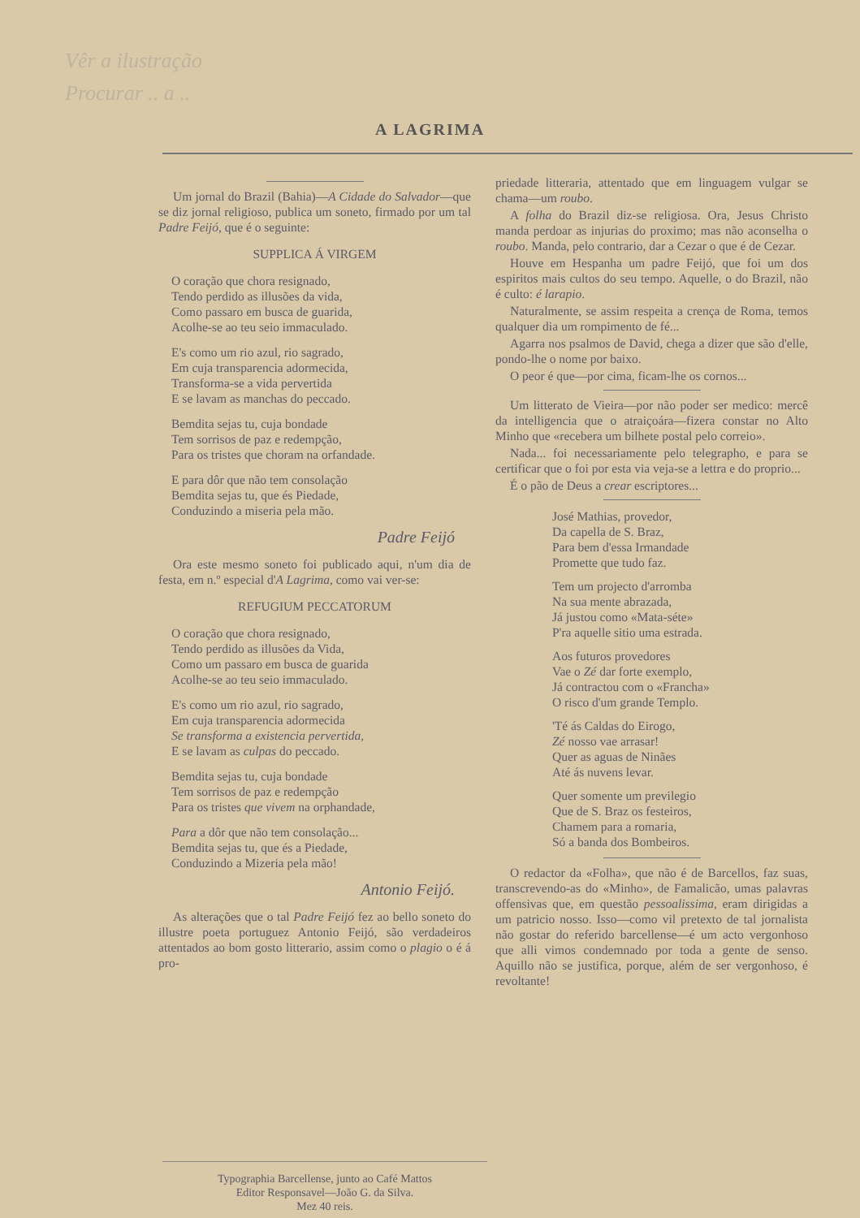Vêr a ilustração
Procurar .. a ..
A LAGRIMA
Um jornal do Brazil (Bahia)—A Cidade do Salvador—que se diz jornal religioso, publica um soneto, firmado por um tal Padre Feijó, que é o seguinte:
SUPPLICA Á VIRGEM
O coração que chora resignado,
Tendo perdido as illusões da vida,
Como passaro em busca de guarida,
Acolhe-se ao teu seio immaculado.
E's como um rio azul, rio sagrado,
Em cuja transparencia adormecida,
Transforma-se a vida pervertida
E se lavam as manchas do peccado.
Bemdita sejas tu, cuja bondade
Tem sorrisos de paz e redempção,
Para os tristes que choram na orfandade.
E para dôr que não tem consolação
Bemdita sejas tu, que és Piedade,
Conduzindo a miseria pela mão.
Padre Feijó
Ora este mesmo soneto foi publicado aqui, n'um dia de festa, em n.º especial d'A Lagrima, como vai ver-se:
REFUGIUM PECCATORUM
O coração que chora resignado,
Tendo perdido as illusões da Vida,
Como um passaro em busca de guarida
Acolhe-se ao teu seio immaculado.
E's como um rio azul, rio sagrado,
Em cuja transparencia adormecida
Se transforma a existencia pervertida,
E se lavam as culpas do peccado.
Bemdita sejas tu, cuja bondade
Tem sorrisos de paz e redempção
Para os tristes que vivem na orphandade,
Para a dôr que não tem consolação...
Bemdita sejas tu, que és a Piedade,
Conduzindo a Mizeria pela mão!
Antonio Feijó.
As alterações que o tal Padre Feijó fez ao bello soneto do illustre poeta portuguez Antonio Feijó, são verdadeiros attentados ao bom gosto litterario, assim como o plagio o é á pro-
priedade litteraria, attentado que em linguagem vulgar se chama—um roubo.
A folha do Brazil diz-se religiosa. Ora, Jesus Christo manda perdoar as injurias do proximo; mas não aconselha o roubo. Manda, pelo contrario, dar a Cezar o que é de Cezar.
Houve em Hespanha um padre Feijó, que foi um dos espiritos mais cultos do seu tempo. Aquelle, o do Brazil, não é culto: é larapio.
Naturalmente, se assim respeita a crença de Roma, temos qualquer dia um rompimento de fé...
Agarra nos psalmos de David, chega a dizer que são d'elle, pondo-lhe o nome por baixo.
O peor é que—por cima, ficam-lhe os cornos...
Um litterato de Vieira—por não poder ser medico: mercê da intelligencia que o atraiçoára—fizera constar no Alto Minho que «recebera um bilhete postal pelo correio».
Nada... foi necessariamente pelo telegrapho, e para se certificar que o foi por esta via veja-se a lettra e do proprio...
É o pão de Deus a crear escriptores...
José Mathias, provedor,
Da capella de S. Braz,
Para bem d'essa Irmandade
Promette que tudo faz.
Tem um projecto d'arromba
Na sua mente abrazada,
Já justou como «Mata-séte»
P'ra aquelle sitio uma estrada.
Aos futuros provedores
Vae o Zé dar forte exemplo,
Já contractou com o «Francha»
O risco d'um grande Templo.
'Té ás Caldas do Eirogo,
Zé nosso vae arrasar!
Quer as aguas de Ninães
Até ás nuvens levar.
Quer somente um previlegio
Que de S. Braz os festeiros,
Chamem para a romaria,
Só a banda dos Bombeiros.
O redactor da «Folha», que não é de Barcellos, faz suas, transcrevendo-as do «Minho», de Famalicão, umas palavras offensivas que, em questão pessoalissima, eram dirigidas a um patricio nosso. Isso—como vil pretexto de tal jornalista não gostar do referido barcellense—é um acto vergonhoso que alli vimos condemnado por toda a gente de senso. Aquillo não se justifica, porque, além de ser vergonhoso, é revoltante!
Typographia Barcellense, junto ao Café Mattos
Editor Responsavel—João G. da Silva.
Mez 40 reis.